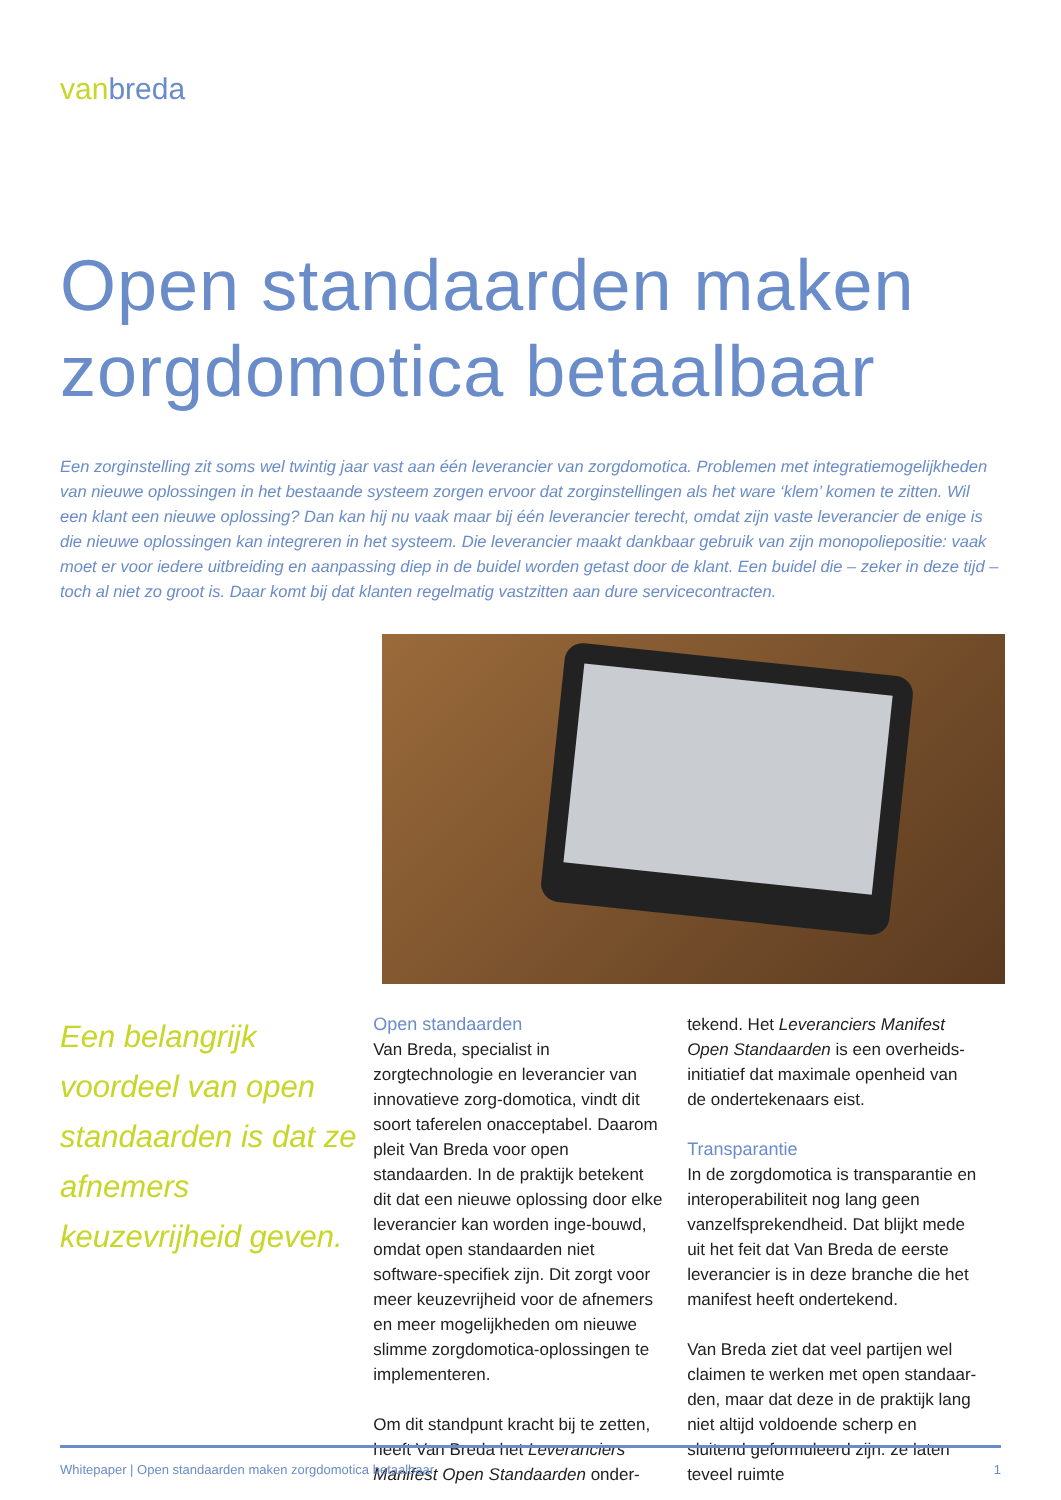vanbreda
Open standaarden maken zorgdomotica betaalbaar
Een zorginstelling zit soms wel twintig jaar vast aan één leverancier van zorgdomotica. Problemen met integratiemogelijkheden van nieuwe oplossingen in het bestaande systeem zorgen ervoor dat zorginstellingen als het ware ‘klem’ komen te zitten. Wil een klant een nieuwe oplossing? Dan kan hij nu vaak maar bij één leverancier terecht, omdat zijn vaste leverancier de enige is die nieuwe oplossingen kan integreren in het systeem. Die leverancier maakt dankbaar gebruik van zijn monopoliepositie: vaak moet er voor iedere uitbreiding en aanpassing diep in de buidel worden getast door de klant. Een buidel die – zeker in deze tijd – toch al niet zo groot is. Daar komt bij dat klanten regelmatig vastzitten aan dure servicecontracten.
Een belangrijk voordeel van open standaarden is dat ze afnemers keuzevrijheid geven.
Open standaarden
Van Breda, specialist in zorgtechnologie en leverancier van innovatieve zorg-domotica, vindt dit soort taferelen onacceptabel. Daarom pleit Van Breda voor open standaarden. In de praktijk betekent dit dat een nieuwe oplossing door elke leverancier kan worden inge-bouwd, omdat open standaarden niet software-specifiek zijn. Dit zorgt voor meer keuzevrijheid voor de afnemers en meer mogelijkheden om nieuwe slimme zorgdomotica-oplossingen te implementeren.
Om dit standpunt kracht bij te zetten, heeft Van Breda het Leveranciers Manifest Open Standaarden onder-
tekend. Het Leveranciers Manifest Open Standaarden is een overheids-initiatief dat maximale openheid van de ondertekenaars eist.
Transparantie
In de zorgdomotica is transparantie en interoperabiliteit nog lang geen vanzelfsprekendheid. Dat blijkt mede uit het feit dat Van Breda de eerste leverancier is in deze branche die het manifest heeft ondertekend.
Van Breda ziet dat veel partijen wel claimen te werken met open standaar-den, maar dat deze in de praktijk lang niet altijd voldoende scherp en sluitend geformuleerd zijn: ze laten teveel ruimte
Whitepaper | Open standaarden maken zorgdomotica betaalbaar 1